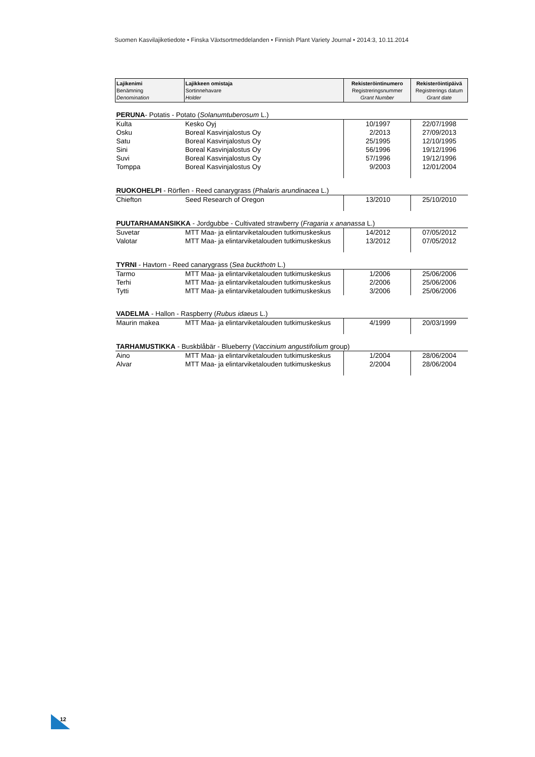Suomen Kasvilajiketiedote • Finska Växtsortmeddelanden • Finnish Plant Variety Journal • 2014:3, 10.11.2014
| Lajikenimi Benämning Denomination | Lajikkeen omistaja Sortinnehavare Holder | Rekisteröintinumero Registreringsnummer Grant Number | Rekisteröintipäivä Registrerings datum Grant date |
| --- | --- | --- | --- |
| PERUNA - Potatis - Potato ( Solanumtuberosum L.) | | | |
| Kulta | Kesko Oyj | 10/1997 | 22/07/1998 |
| Osku | Boreal Kasvinjalostus Oy | 2/2013 | 27/09/2013 |
| Satu | Boreal Kasvinjalostus Oy | 25/1995 | 12/10/1995 |
| Sini | Boreal Kasvinjalostus Oy | 56/1996 | 19/12/1996 |
| Suvi | Boreal Kasvinjalostus Oy | 57/1996 | 19/12/1996 |
| Tomppa | Boreal Kasvinjalostus Oy | 9/2003 | 12/01/2004 |
| RUOKOHELPI - Rörflen - Reed canarygrass ( Phalaris arundinacea L.) | | | |
| Chiefton | Seed Research of Oregon | 13/2010 | 25/10/2010 |
| PUUTARHAMANSIKKA - Jordgubbe - Cultivated strawberry ( Fragaria x ananassa L.) | | | |
| Suvetar | MTT Maa- ja elintarviketalouden tutkimuskeskus | 14/2012 | 07/05/2012 |
| Valotar | MTT Maa- ja elintarviketalouden tutkimuskeskus | 13/2012 | 07/05/2012 |
| TYRNI - Havtorn - Reed canarygrass ( Sea buckthotn L.) | | | |
| Tarmo | MTT Maa- ja elintarviketalouden tutkimuskeskus | 1/2006 | 25/06/2006 |
| Terhi | MTT Maa- ja elintarviketalouden tutkimuskeskus | 2/2006 | 25/06/2006 |
| Tytti | MTT Maa- ja elintarviketalouden tutkimuskeskus | 3/2006 | 25/06/2006 |
| VADELMA - Hallon - Raspberry ( Rubus idaeus L.) | | | |
| Maurin makea | MTT Maa- ja elintarviketalouden tutkimuskeskus | 4/1999 | 20/03/1999 |
| TARHAMUSTIKKA - Buskblåbär - Blueberry ( Vaccinium angustifolium group) | | | |
| Aino | MTT Maa- ja elintarviketalouden tutkimuskeskus | 1/2004 | 28/06/2004 |
| Alvar | MTT Maa- ja elintarviketalouden tutkimuskeskus | 2/2004 | 28/06/2004 |
12